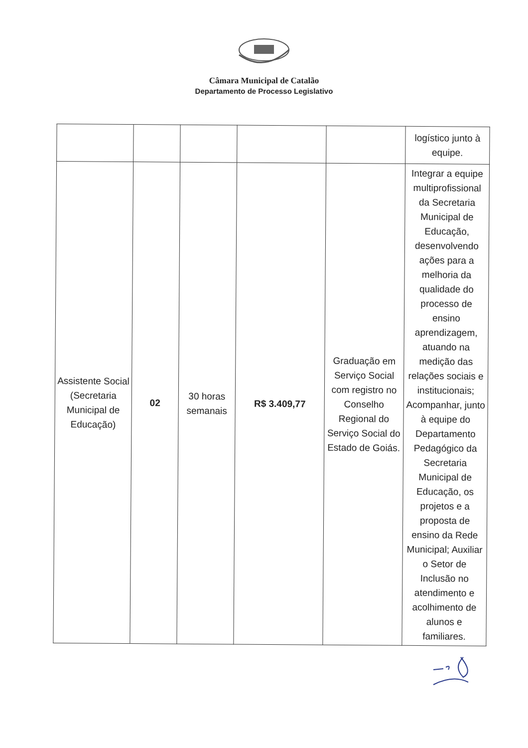Câmara Municipal de Catalão
Departamento de Processo Legislativo
| | | | | | logístico junto à equipe. |
| Assistente Social (Secretaria Municipal de Educação) | 02 | 30 horas semanais | R$ 3.409,77 | Graduação em Serviço Social com registro no Conselho Regional do Serviço Social do Estado de Goiás. | Integrar a equipe multiprofissional da Secretaria Municipal de Educação, desenvolvendo ações para a melhoria da qualidade do processo de ensino aprendizagem, atuando na medição das relações sociais e institucionais; Acompanhar, junto à equipe do Departamento Pedagógico da Secretaria Municipal de Educação, os projetos e a proposta de ensino da Rede Municipal; Auxiliar o Setor de Inclusão no atendimento e acolhimento de alunos e familiares. |